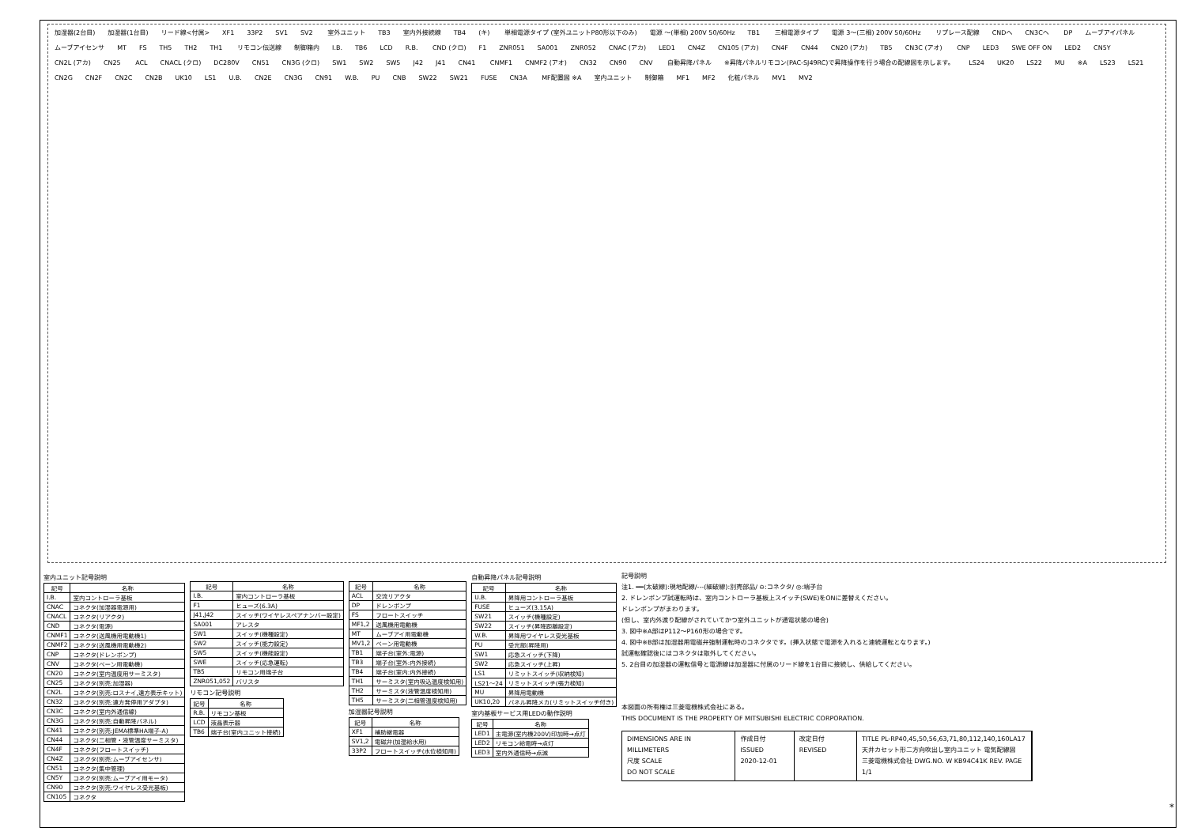加湿器(2台目) 加湿器(1台目) リード線<付属> XF1 33P2 SV1 SV2 室外ユニット TB3 室内外接続線 TB4 (キ) 単相電源タイプ (室外ユニットP80形以下のみ) 電源 ～(単相) 200V 50/60Hz TB1 三相電源タイプ 電源 3～(三相) 200V 50/60Hz リプレース配線 CNDへ CN3Cへ DP ムーブアイパネル ムーブアイセンサ MT FS TH5 TH2 TH1 リモコン伝送線 制御箱内 I.B. TB6 LCD R.B. CND (クロ) F1 ZNR051 SA001 ZNR052 CNAC (アカ) LED1 CN4Z CN105 (アカ) CN4F CN44 CN20 (アカ) TB5 CN3C (アオ) CNP LED3 SWE OFF ON LED2 CN5Y CN2L (アカ) CN25 ACL CNACL (クロ) DC280V CN51 CN3G (クロ) SW1 SW2 SW5 J42 J41 CN41 CNMF1 CNMF2 (アオ) CN32 CN90 CNV 自動昇降パネル ※昇降パネルリモコン(PAC-SJ49RC)で昇降操作を行う場合の配線図を示します。 LS24 UK20 LS22 MU ※A LS23 LS21 CN2G CN2F CN2C CN2B UK10 LS1 U.B. CN2E CN3G CN91 W.B. PU CNB SW22 SW21 FUSE CN3A MF配置図 ※A 室内ユニット 制御箱 MF1 MF2 化粧パネル MV1 MV2
室内ユニット記号説明
| 記号 | 名称 |
| --- | --- |
| I.B. | 室内コントローラ基板 |
| CNAC | コネクタ(加湿器電源用) |
| CNACL | コネクタ(リアクタ) |
| CND | コネクタ(電源) |
| CNMF1 | コネクタ(送風機用電動機1) |
| CNMF2 | コネクタ(送風機用電動機2) |
| CNP | コネクタ(ドレンポンプ) |
| CNV | コネクタ(ベーン用電動機) |
| CN20 | コネクタ(室内温度用サーミスタ) |
| CN25 | コネクタ(別売:加湿器) |
| CN2L | コネクタ(別売:ロスナイ,遠方表示キット) |
| CN32 | コネクタ(別売:遠方発停用アダプタ) |
| CN3C | コネクタ(室内外通信線) |
| CN3G | コネクタ(別売:自動昇降パネル) |
| CN41 | コネクタ(別売:JEMA標準HA端子-A) |
| CN44 | コネクタ(二相管・液管温度サーミスタ) |
| CN4F | コネクタ(フロートスイッチ) |
| CN4Z | コネクタ(別売:ムーブアイセンサ) |
| CN51 | コネクタ(集中管理) |
| CN5Y | コネクタ(別売:ムーブアイ用モータ) |
| CN90 | コネクタ(別売:ワイヤレス受光基板) |
| CN105 | コネクタ |
| 記号 | 名称 |
| --- | --- |
| I.B. | 室内コントローラ基板 |
| F1 | ヒューズ(6.3A) |
| J41,J42 | スイッチ(ワイヤレスペアナンバー設定) |
| SA001 | アレスタ |
| SW1 | スイッチ(機種設定) |
| SW2 | スイッチ(能力設定) |
| SW5 | スイッチ(機能設定) |
| SWE | スイッチ(応急運転) |
| TB5 | リモコン用端子台 |
| ZNR051,052 | バリスタ |
リモコン記号説明
| 記号 | 名称 |
| --- | --- |
| R.B. | リモコン基板 |
| LCD | 液晶表示器 |
| TB6 | 端子台(室内ユニット接続) |
| 記号 | 名称 |
| --- | --- |
| ACL | 交流リアクタ |
| DP | ドレンポンプ |
| FS | フロートスイッチ |
| MF1,2 | 送風機用電動機 |
| MT | ムーブアイ用電動機 |
| MV1,2 | ベーン用電動機 |
| TB1 | 端子台(室外:電源) |
| TB3 | 端子台(室外:内外接続) |
| TB4 | 端子台(室内:内外接続) |
| TH1 | サーミスタ(室内吸込温度検知用) |
| TH2 | サーミスタ(液管温度検知用) |
| TH5 | サーミスタ(二相管温度検知用) |
加湿器記号説明
| 記号 | 名称 |
| --- | --- |
| XF1 | 補助継電器 |
| SV1,2 | 電磁弁(加湿給水用) |
| 33P2 | フロートスイッチ(水位検知用) |
自動昇降パネル記号説明
| 記号 | 名称 |
| --- | --- |
| U.B. | 昇降用コントローラ基板 |
| FUSE | ヒューズ(3.15A) |
| SW21 | スイッチ(機種設定) |
| SW22 | スイッチ(昇降距離設定) |
| W.B. | 昇降用ワイヤレス受光基板 |
| PU | 受光部(昇降用) |
| SW1 | 応急スイッチ(下降) |
| SW2 | 応急スイッチ(上昇) |
| LS1 | リミットスイッチ(収納検知) |
| LS21～24 | リミットスイッチ(張力検知) |
| MU | 昇降用電動機 |
| UK10,20 | パネル昇降メカ(リミットスイッチ付き) |
室内基板サービス用LEDの動作説明
| 記号 | 名称 |
| --- | --- |
| LED1 | 主電源(室内機200V)印加時→点灯 |
| LED2 | リモコン給電時→点灯 |
| LED3 | 室内外通信時→点滅 |
記号説明
注1. ━━(太破線):現地配線/‐‐‐(細破線):別売部品/ ⊖:コネクタ/ ◎:端子台
2. ドレンポンプ試運転時は、室内コントローラ基板上スイッチ(SWE)をONに差替えください。
ドレンポンプがまわります。
(但し、室内外渡り配線がされていてかつ室外ユニットが通電状態の場合)
3. 図中※A部はP112～P160形の場合です。
4. 図中※B部は加湿器用電磁弁強制運転時のコネクタです。(挿入状態で電源を入れると連続運転となります。)
試運転確認後にはコネクタは取外してください。
5. 2台目の加湿器の運転信号と電源線は加湿器に付属のリード線を1台目に接続し、供給してください。
本図面の所有権は三菱電機株式会社にある。
THIS DOCUMENT IS THE PROPERTY OF MITSUBISHI ELECTRIC CORPORATION.
DIMENSIONS ARE IN MILLIMETERS
尺度 SCALE
DO NOT SCALE
作成日付 ISSUED
2020-12-01
改定日付 REVISED TITLE PL-RP40,45,50,56,63,71,80,112,140,160LA17
天井カセット形二方向吹出し室内ユニット 電気配線図
三菱電機株式会社 DWG.NO. W KB94C41K REV. PAGE 1/1
*